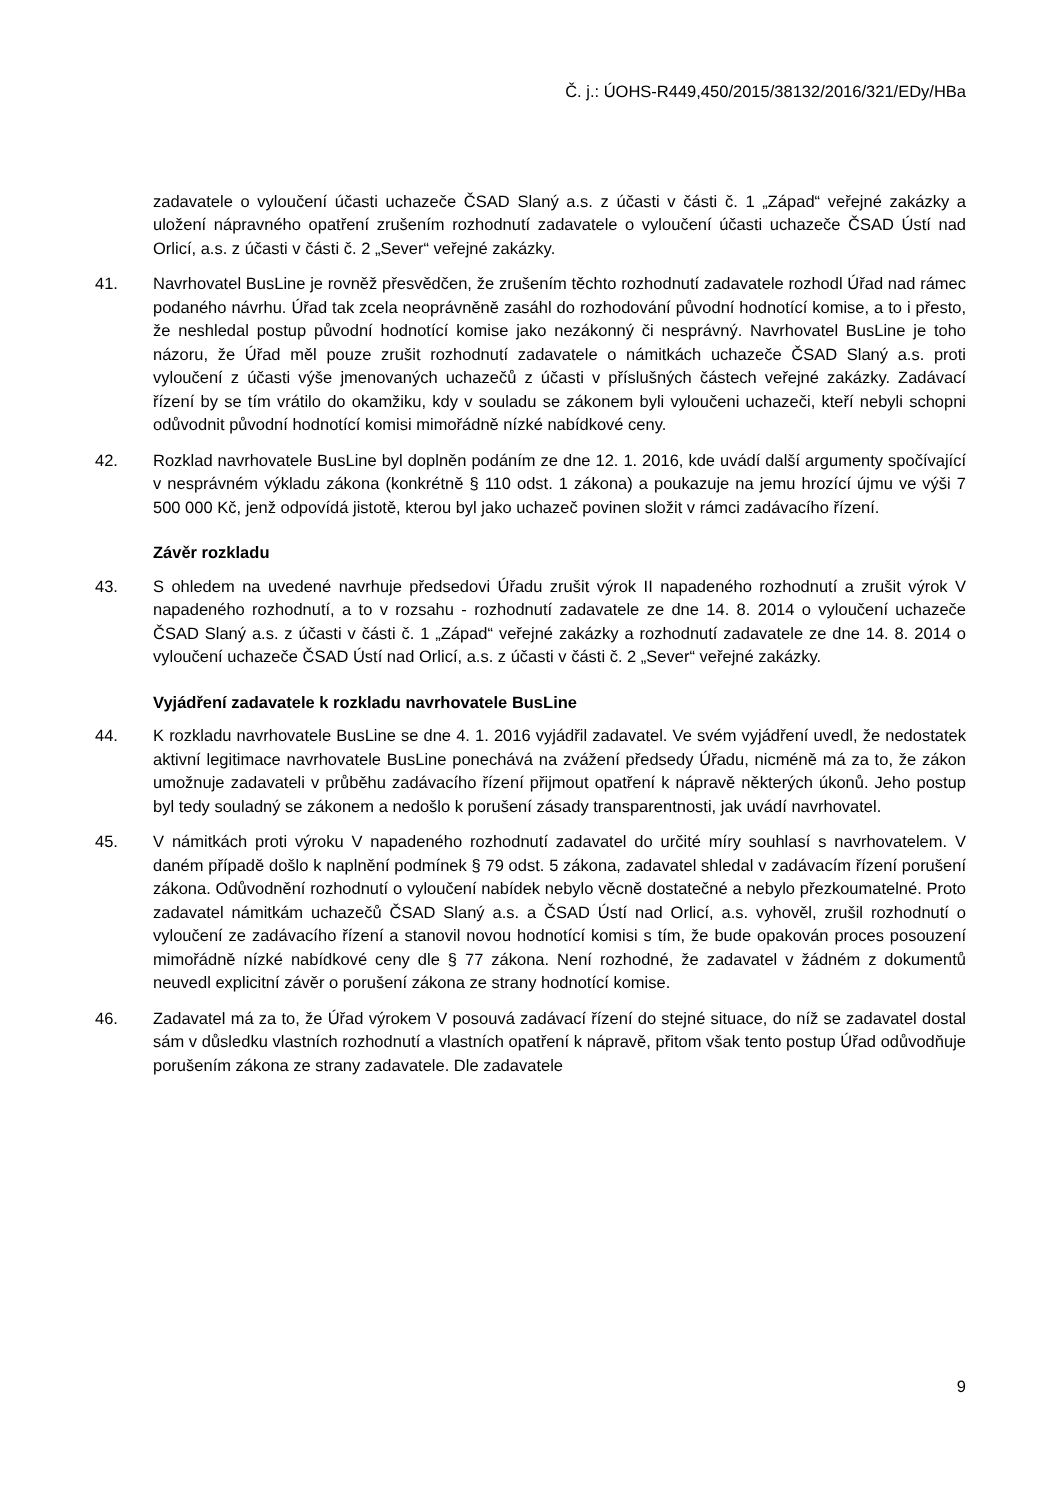Č. j.: ÚOHS-R449,450/2015/38132/2016/321/EDy/HBa
zadavatele o vyloučení účasti uchazeče ČSAD Slaný a.s. z účasti v části č. 1 „Západ“ veřejné zakázky a uložení nápravného opatření zrušením rozhodnutí zadavatele o vyloučení účasti uchazeče ČSAD Ústí nad Orlicí, a.s. z účasti v části č. 2 „Sever“ veřejné zakázky.
41. Navrhovatel BusLine je rovněž přesvědčen, že zrušením těchto rozhodnutí zadavatele rozhodl Úřad nad rámec podaného návrhu. Úřad tak zcela neoprávněně zasáhl do rozhodování původní hodnotící komise, a to i přesto, že neshledal postup původní hodnotící komise jako nezákonný či nesprávný. Navrhovatel BusLine je toho názoru, že Úřad měl pouze zrušit rozhodnutí zadavatele o námitkách uchazeče ČSAD Slaný a.s. proti vyloučení z účasti výše jmenovaných uchazečů z účasti v příslušných částech veřejné zakázky. Zadávací řízení by se tím vrátilo do okamžiku, kdy v souladu se zákonem byli vyloučeni uchazeči, kteří nebyli schopni odůvodnit původní hodnotící komisi mimořádně nízké nabídkové ceny.
42. Rozklad navrhovatele BusLine byl doplněn podáním ze dne 12. 1. 2016, kde uvádí další argumenty spočívající v nesprávném výkladu zákona (konkrétně § 110 odst. 1 zákona) a poukazuje na jemu hrozící újmu ve výši 7 500 000 Kč, jenž odpovídá jistotě, kterou byl jako uchazeč povinen složit v rámci zadávacího řízení.
Závěr rozkladu
43. S ohledem na uvedené navrhuje předsedovi Úřadu zrušit výrok II napadeného rozhodnutí a zrušit výrok V napadeného rozhodnutí, a to v rozsahu - rozhodnutí zadavatele ze dne 14. 8. 2014 o vyloučení uchazeče ČSAD Slaný a.s. z účasti v části č. 1 „Západ“ veřejné zakázky a rozhodnutí zadavatele ze dne 14. 8. 2014 o vyloučení uchazeče ČSAD Ústí nad Orlicí, a.s. z účasti v části č. 2 „Sever“ veřejné zakázky.
Vyjádření zadavatele k rozkladu navrhovatele BusLine
44. K rozkladu navrhovatele BusLine se dne 4. 1. 2016 vyjádřil zadavatel. Ve svém vyjádření uvedl, že nedostatek aktivní legitimace navrhovatele BusLine ponechává na zvážení předsedy Úřadu, nicméně má za to, že zákon umožnuje zadavateli v průběhu zadávacího řízení přijmout opatření k nápravě některých úkonů. Jeho postup byl tedy souladný se zákonem a nedošlo k porušení zásady transparentnosti, jak uvádí navrhovatel.
45. V námitkách proti výroku V napadeného rozhodnutí zadavatel do určité míry souhlasí s navrhovatelem. V daném případě došlo k naplnění podmínek § 79 odst. 5 zákona, zadavatel shledal v zadávacím řízení porušení zákona. Odůvodnění rozhodnutí o vyloučení nabídek nebylo věcně dostatečné a nebylo přezkoumatelné. Proto zadavatel námitkám uchazečů ČSAD Slaný a.s. a ČSAD Ústí nad Orlicí, a.s. vyhověl, zrušil rozhodnutí o vyloučení ze zadávacího řízení a stanovil novou hodnotící komisi s tím, že bude opakován proces posouzení mimořádně nízké nabídkové ceny dle § 77 zákona. Není rozhodné, že zadavatel v žádném z dokumentů neuvedl explicitní závěr o porušení zákona ze strany hodnotící komise.
46. Zadavatel má za to, že Úřad výrokem V posouvá zadávací řízení do stejné situace, do níž se zadavatel dostal sám v důsledku vlastních rozhodnutí a vlastních opatření k nápravě, přitom však tento postup Úřad odůvodňuje porušením zákona ze strany zadavatele. Dle zadavatele
9